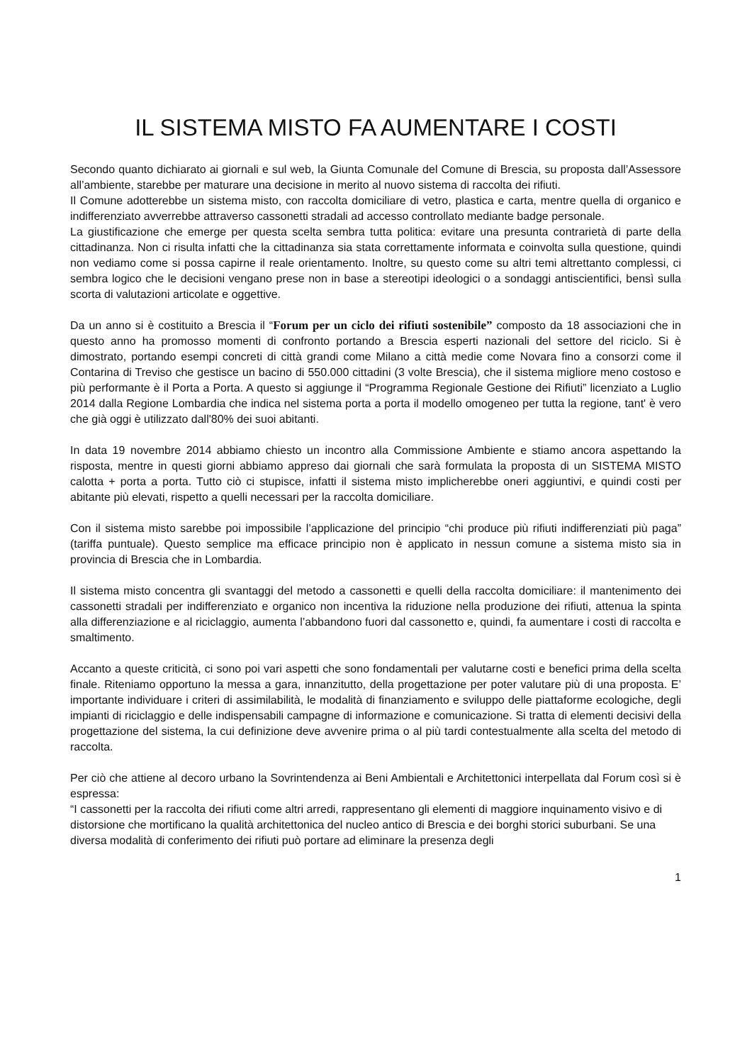IL SISTEMA MISTO FA AUMENTARE I COSTI
Secondo quanto dichiarato ai giornali e sul web, la Giunta Comunale del Comune di Brescia, su proposta dall’Assessore all’ambiente, starebbe per maturare una decisione in merito al nuovo sistema di raccolta dei rifiuti.
Il Comune adotterebbe un sistema misto, con raccolta domiciliare di vetro, plastica e carta, mentre quella di organico e indifferenziato avverrebbe attraverso cassonetti stradali ad accesso controllato mediante badge personale.
La giustificazione che emerge per questa scelta sembra tutta politica: evitare una presunta contrarietà di parte della cittadinanza. Non ci risulta infatti che la cittadinanza sia stata correttamente informata e coinvolta sulla questione, quindi non vediamo come si possa capirne il reale orientamento. Inoltre, su questo come su altri temi altrettanto complessi, ci sembra logico che le decisioni vengano prese non in base a stereotipi ideologici o a sondaggi antiscientifici, bensì sulla scorta di valutazioni articolate e oggettive.
Da un anno si è costituito a Brescia il “Forum per un ciclo dei rifiuti sostenibile” composto da 18 associazioni che in questo anno ha promosso momenti di confronto portando a Brescia esperti nazionali del settore del riciclo. Si è dimostrato, portando esempi concreti di città grandi come Milano a città medie come Novara fino a consorzi come il Contarina di Treviso che gestisce un bacino di 550.000 cittadini (3 volte Brescia), che il sistema migliore meno costoso e più performante è il Porta a Porta. A questo si aggiunge il “Programma Regionale Gestione dei Rifiuti” licenziato a Luglio 2014 dalla Regione Lombardia che indica nel sistema porta a porta il modello omogeneo per tutta la regione, tant' è vero che già oggi è utilizzato dall'80% dei suoi abitanti.
In data 19 novembre 2014 abbiamo chiesto un incontro alla Commissione Ambiente e stiamo ancora aspettando la risposta, mentre in questi giorni abbiamo appreso dai giornali che sarà formulata la proposta di un SISTEMA MISTO calotta + porta a porta. Tutto ciò ci stupisce, infatti il sistema misto implicherebbe oneri aggiuntivi, e quindi costi per abitante più elevati, rispetto a quelli necessari per la raccolta domiciliare.
Con il sistema misto sarebbe poi impossibile l’applicazione del principio “chi produce più rifiuti indifferenziati più paga” (tariffa puntuale). Questo semplice ma efficace principio non è applicato in nessun comune a sistema misto sia in provincia di Brescia che in Lombardia.
Il sistema misto concentra gli svantaggi del metodo a cassonetti e quelli della raccolta domiciliare: il mantenimento dei cassonetti stradali per indifferenziato e organico non incentiva la riduzione nella produzione dei rifiuti, attenua la spinta alla differenziazione e al riciclaggio, aumenta l’abbandono fuori dal cassonetto e, quindi, fa aumentare i costi di raccolta e smaltimento.
Accanto a queste criticità, ci sono poi vari aspetti che sono fondamentali per valutarne costi e benefici prima della scelta finale. Riteniamo opportuno la messa a gara, innanzitutto, della progettazione per poter valutare più di una proposta. E’ importante individuare i criteri di assimilabilità, le modalità di finanziamento e sviluppo delle piattaforme ecologiche, degli impianti di riciclaggio e delle indispensabili campagne di informazione e comunicazione. Si tratta di elementi decisivi della progettazione del sistema, la cui definizione deve avvenire prima o al più tardi contestualmente alla scelta del metodo di raccolta.
Per ciò che attiene al decoro urbano la Sovrintendenza ai Beni Ambientali e Architettonici interpellata dal Forum così si è espressa:
“I cassonetti per la raccolta dei rifiuti come altri arredi, rappresentano gli elementi di maggiore inquinamento visivo e di distorsione che mortificano la qualità architettonica del nucleo antico di Brescia e dei borghi storici suburbani. Se una diversa modalità di conferimento dei rifiuti può portare ad eliminare la presenza degli
1